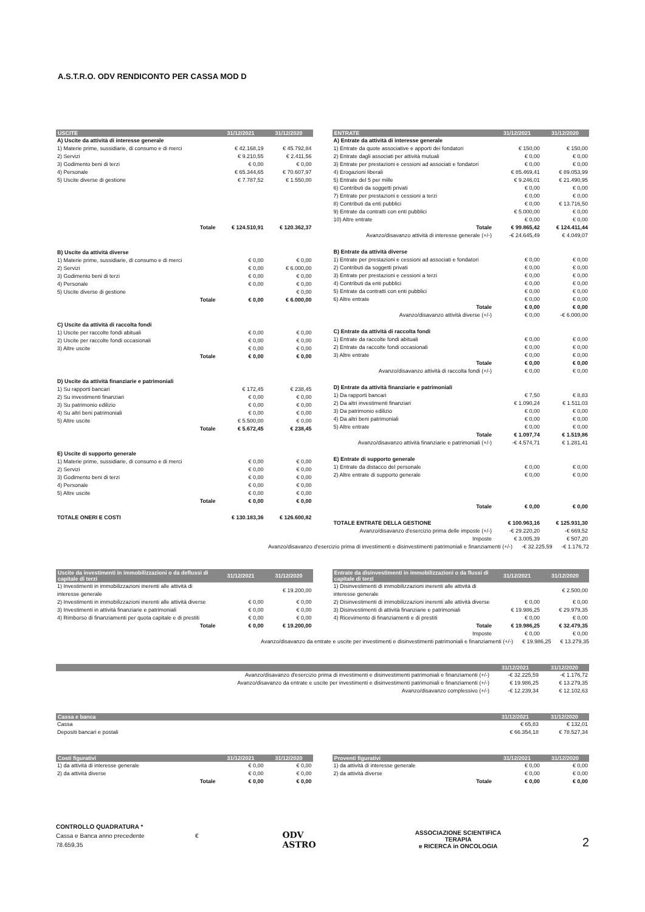A.S.T.R.O. ODV RENDICONTO PER CASSA MOD D
| USCITE | 31/12/2021 | 31/12/2020 |
| --- | --- | --- |
| A) Uscite da attività di interesse generale | | |
| 1) Materie prime, sussidiarie, di consumo e di merci | € 42.168,19 | € 45.792,84 |
| 2) Servizi | € 9.210,55 | € 2.411,56 |
| 3) Godimento beni di terzi | € 0,00 | € 0,00 |
| 4) Personale | € 65.344,65 | € 70.607,97 |
| 5) Uscite diverse di gestione | € 7.787,52 | € 1.550,00 |
| Totale | € 124.510,91 | € 120.362,37 |
| B) Uscite da attività diverse | | |
| 1) Materie prime, sussidiarie, di consumo e di merci | € 0,00 | € 0,00 |
| 2) Servizi | € 0,00 | € 6.000,00 |
| 3) Godimento beni di terzi | € 0,00 | € 0,00 |
| 4) Personale | € 0,00 | € 0,00 |
| 5) Uscite diverse di gestione | | € 0,00 |
| Totale | € 0,00 | € 6.000,00 |
| C) Uscite da attività di raccolta fondi | | |
| 1) Uscite per raccolte fondi abituali | € 0,00 | € 0,00 |
| 2) Uscite per raccolte fondi occasionali | € 0,00 | € 0,00 |
| 3) Altre uscite | € 0,00 | € 0,00 |
| Totale | € 0,00 | € 0,00 |
| D) Uscite da attività finanziarie e patrimoniali | | |
| 1) Su rapporti bancari | € 172,45 | € 238,45 |
| 2) Su investimenti finanziari | € 0,00 | € 0,00 |
| 3) Su patrimonio edilizio | € 0,00 | € 0,00 |
| 4) Su altri beni patrimoniali | € 0,00 | € 0,00 |
| 5) Altre uscite | € 5.500,00 | € 0,00 |
| Totale | € 5.672,45 | € 238,45 |
| E) Uscite di supporto generale | | |
| 1) Materie prime, sussidiarie, di consumo e di merci | € 0,00 | € 0,00 |
| 2) Servizi | € 0,00 | € 0,00 |
| 3) Godimento beni di terzi | € 0,00 | € 0,00 |
| 4) Personale | € 0,00 | € 0,00 |
| 5) Altre uscite | € 0,00 | € 0,00 |
| Totale | € 0,00 | € 0,00 |
| TOTALE ONERI E COSTI | € 130.183,36 | € 126.600,82 |
| ENTRATE | 31/12/2021 | 31/12/2020 |
| --- | --- | --- |
| A) Entrate da attività di interesse generale | | |
| 1) Entrate da quote associative e apporti dei fondatori | € 150,00 | € 150,00 |
| 2) Entrate dagli associati per attività mutuali | € 0,00 | € 0,00 |
| 3) Entrate per prestazioni e cessioni ad associati e fondatori | € 0,00 | € 0,00 |
| 4) Erogazioni liberali | € 85.469,41 | € 89.053,99 |
| 5) Entrate del 5 per mille | € 9.246,01 | € 21.490,95 |
| 6) Contributi da soggetti privati | € 0,00 | € 0,00 |
| 7) Entrate per prestazioni e cessioni a terzi | € 0,00 | € 0,00 |
| 8) Contributi da enti pubblici | € 0,00 | € 13.716,50 |
| 9) Entrate da contratti con enti pubblici | € 5.000,00 | € 0,00 |
| 10) Altre entrate | € 0,00 | € 0,00 |
| Totale | € 99.865,42 | € 124.411,44 |
| Avanzo/disavanzo attività di interesse generale (+/-) | -€ 24.645,49 | € 4.049,07 |
| B) Entrate da attività diverse | | |
| 1) Entrate per prestazioni e cessioni ad associati e fondatori | € 0,00 | € 0,00 |
| 2) Contributi da soggetti privati | € 0,00 | € 0,00 |
| 3) Entrate per prestazioni e cessioni a terzi | € 0,00 | € 0,00 |
| 4) Contributi da enti pubblici | € 0,00 | € 0,00 |
| 5) Entrate da contratti con enti pubblici | € 0,00 | € 0,00 |
| 6) Altre entrate | € 0,00 | € 0,00 |
| Totale | € 0,00 | € 0,00 |
| Avanzo/disavanzo attività diverse (+/-) | € 0,00 | -€ 6.000,00 |
| C) Entrate da attività di raccolta fondi | | |
| 1) Entrate da raccolte fondi abituali | € 0,00 | € 0,00 |
| 2) Entrate da raccolte fondi occasionali | € 0,00 | € 0,00 |
| 3) Altre entrate | € 0,00 | € 0,00 |
| Totale | € 0,00 | € 0,00 |
| Avanzo/disavanzo attività di raccolta fondi (+/-) | € 0,00 | € 0,00 |
| D) Entrate da attività finanziarie e patrimoniali | | |
| 1) Da rapporti bancari | € 7,50 | € 8,83 |
| 2) Da altri investimenti finanziari | € 1.090,24 | € 1.511,03 |
| 3) Da patrimonio edilizio | € 0,00 | € 0,00 |
| 4) Da altri beni patrimoniali | € 0,00 | € 0,00 |
| 5) Altre entrate | € 0,00 | € 0,00 |
| Totale | € 1.097,74 | € 1.519,86 |
| Avanzo/disavanzo attività finanziarie e patrimoniali (+/-) | -€ 4.574,71 | € 1.281,41 |
| E) Entrate di supporto generale | | |
| 1) Entrate da distacco del personale | € 0,00 | € 0,00 |
| 2) Altre entrate di supporto generale | € 0,00 | € 0,00 |
| Totale | € 0,00 | € 0,00 |
| TOTALE ENTRATE DELLA GESTIONE | € 100.963,16 | € 125.931,30 |
| Avanzo/disavanzo d'esercizio prima delle imposte (+/-) | -€ 29.220,20 | -€ 669,52 |
| Imposte | € 3.005,39 | € 507,20 |
Avanzo/disavanzo d'esercizio prima di investimenti e disinvestimenti patrimoniali e finanziamenti (+/-) -€ 32.225,59 -€ 1.176,72
| Uscite da investimenti in immobilizzazioni o da deflussi di capitale di terzi | 31/12/2021 | 31/12/2020 |
| --- | --- | --- |
| 1) Investimenti in immobilizzazioni inerenti alle attività di interesse generale | | € 19.200,00 |
| 2) Investimenti in immobilizzazioni inerenti alle attività diverse | € 0,00 | € 0,00 |
| 3) Investimenti in attività finanziarie e patrimoniali | € 0,00 | € 0,00 |
| 4) Rimborso di finanziamenti per quota capitale e di prestiti | € 0,00 | € 0,00 |
| Totale | € 0,00 | € 19.200,00 |
| Entrate da disinvestimenti in immobilizzazioni o da flussi di capitale di terzi | 31/12/2021 | 31/12/2020 |
| --- | --- | --- |
| 1) Disinvestimenti di immobilizzazioni inerenti alle attività di interesse generale | | € 2.500,00 |
| 2) Disinvestimenti di immobilizzazioni inerenti alle attività diverse | € 0,00 | € 0,00 |
| 3) Disinvestimenti di attività finanziarie e patrimoniali | € 19.986,25 | € 29.979,35 |
| 4) Ricevimento di finanziamenti e di prestiti | € 0,00 | € 0,00 |
| Totale | € 19.986,25 | € 32.479,35 |
| Imposte | € 0,00 | € 0,00 |
Avanzo/disavanzo da entrate e uscite per investimenti e disinvestimenti patrimoniali e finanziamenti (+/-) € 19.986,25 € 13.279,35
| | 31/12/2021 | 31/12/2020 |
| --- | --- | --- |
| Avanzo/disavanzo d'esercizio prima di investimenti e disinvestimenti patrimoniali e finanziamenti (+/-) | -€ 32.225,59 | -€ 1.176,72 |
| Avanzo/disavanzo da entrate e uscite per investimenti e disinvestimenti patrimoniali e finanziamenti (+/-) | € 19.986,25 | € 13.279,35 |
| Avanzo/disavanzo complessivo (+/-) | -€ 12.239,34 | € 12.102,63 |
| Cassa e banca | 31/12/2021 | 31/12/2020 |
| --- | --- | --- |
| Cassa | € 65,83 | € 132,01 |
| Depositi bancari e postali | € 66.354,18 | € 78.527,34 |
| Costi figurativi | 31/12/2021 | 31/12/2020 |
| --- | --- | --- |
| 1) da attività di interesse generale | € 0,00 | € 0,00 |
| 2) da attività diverse | € 0,00 | € 0,00 |
| Totale | € 0,00 | € 0,00 |
| Proventi figurativi | 31/12/2021 | 31/12/2020 |
| --- | --- | --- |
| 1) da attività di interesse generale | € 0,00 | € 0,00 |
| 2) da attività diverse | € 0,00 | € 0,00 |
| Totale | € 0,00 | € 0,00 |
CONTROLLO QUADRATURA *
Cassa e Banca anno precedente € 78.659,35
ODV ASTRO
ASSOCIAZIONE SCIENTIFICA TERAPIA
e RICERCA in ONCOLOGIA
2